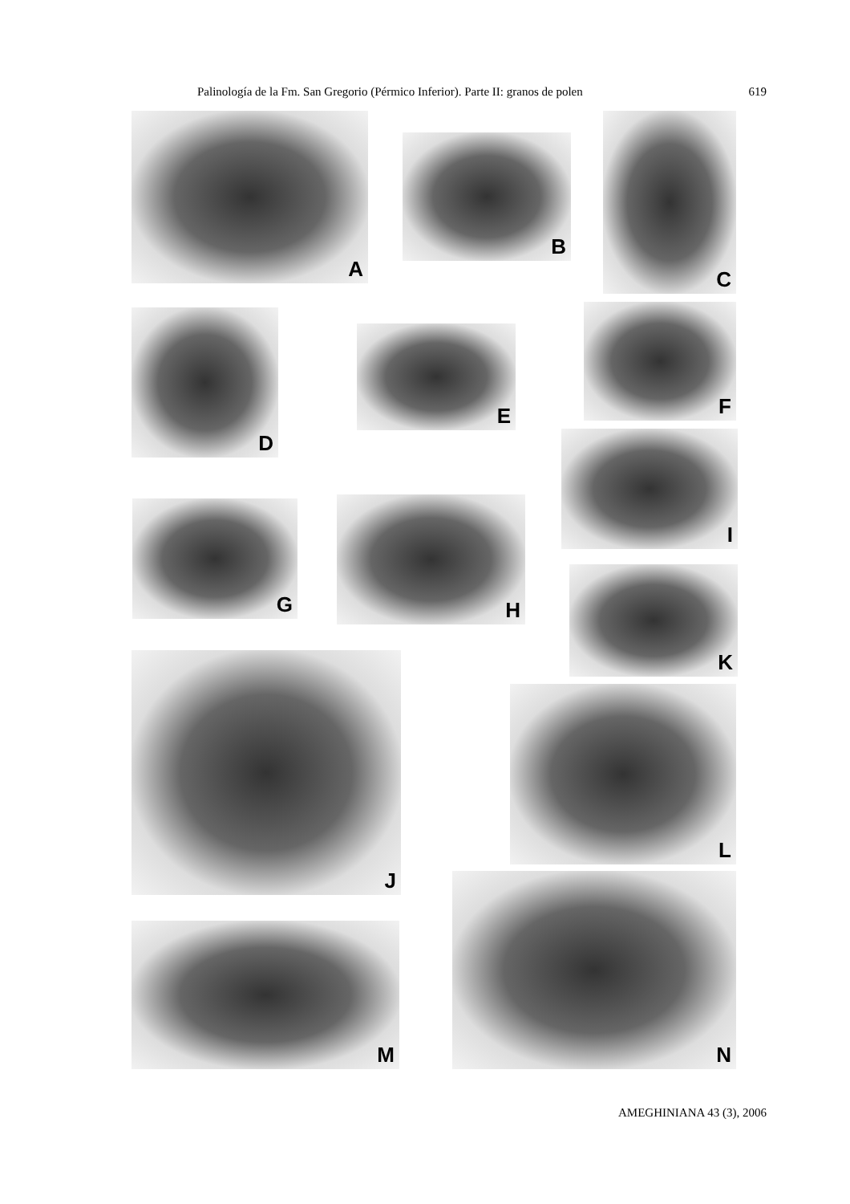Palinología de la Fm. San Gregorio (Pérmico Inferior). Parte II: granos de polen 619
A
B
C
D
E
F
I
G H
K
J
L
M
N
AMEGHINIANA 43 (3), 2006